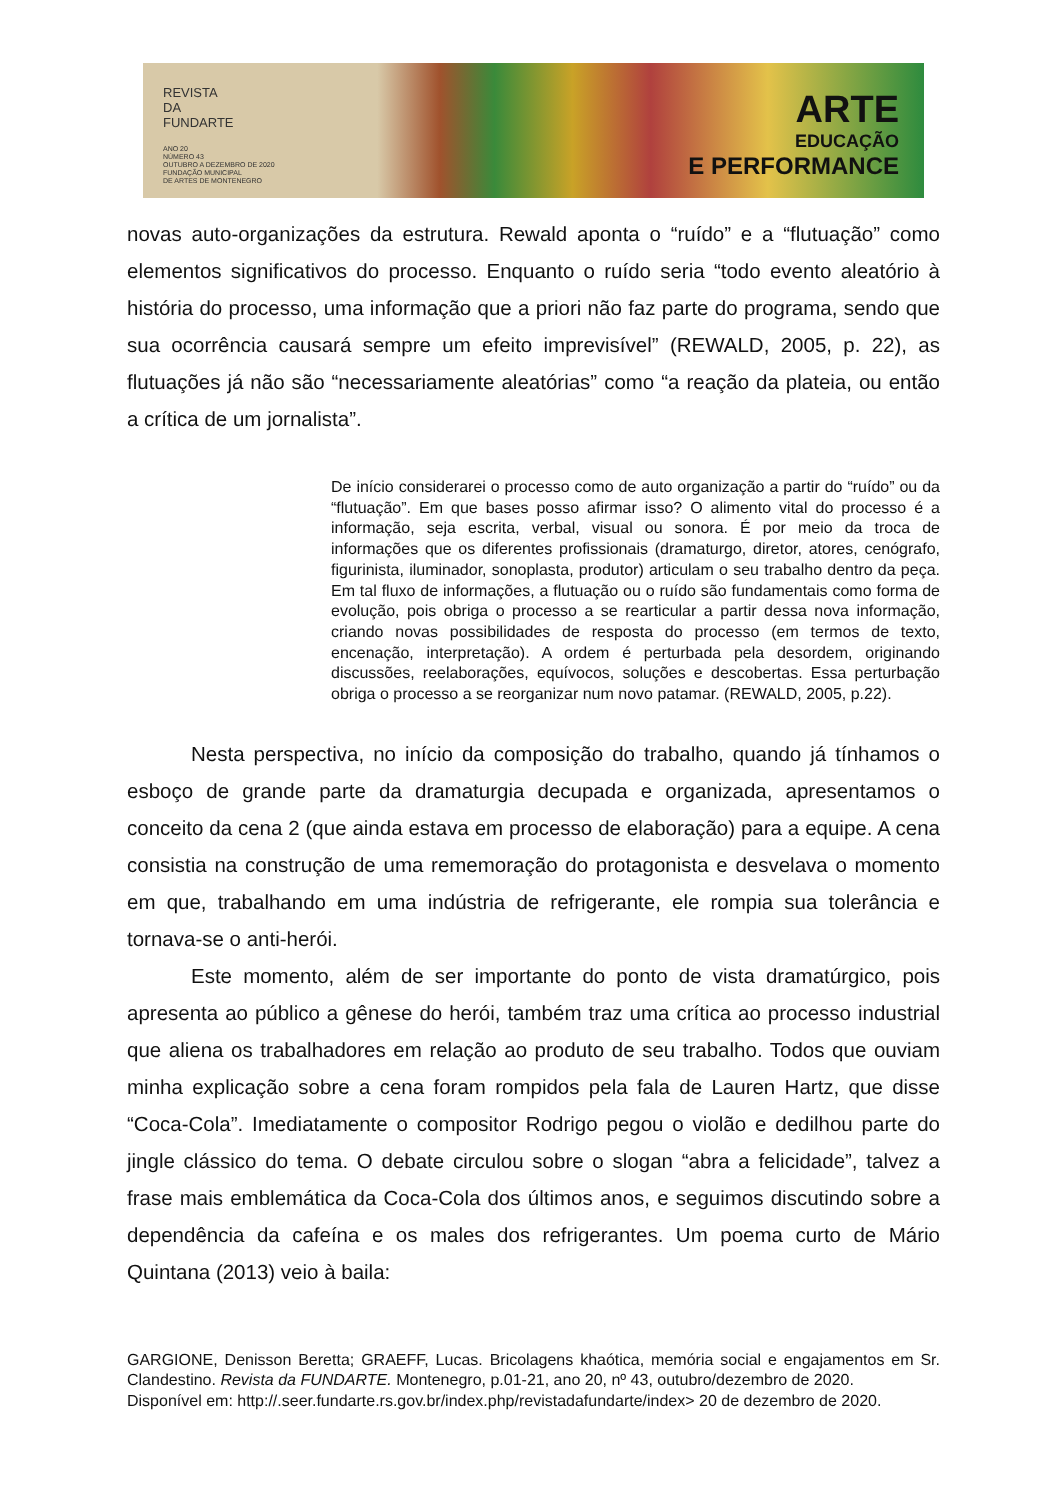REVISTA
DA
FUNDARTE
ANO 20
NÚMERO 43
OUTUBRO A DEZEMBRO DE 2020
FUNDAÇÃO MUNICIPAL
DE ARTES DE MONTENEGRO
ARTE
EDUCAÇÃO
E PERFORMANCE
novas auto-organizações da estrutura. Rewald aponta o “ruído” e a “flutuação” como elementos significativos do processo. Enquanto o ruído seria “todo evento aleatório à história do processo, uma informação que a priori não faz parte do programa, sendo que sua ocorrência causará sempre um efeito imprevisível” (REWALD, 2005, p. 22), as flutuações já não são “necessariamente aleatórias” como “a reação da plateia, ou então a crítica de um jornalista”.
De início considerarei o processo como de auto organização a partir do “ruído” ou da “flutuação”. Em que bases posso afirmar isso? O alimento vital do processo é a informação, seja escrita, verbal, visual ou sonora. É por meio da troca de informações que os diferentes profissionais (dramaturgo, diretor, atores, cenógrafo, figurinista, iluminador, sonoplasta, produtor) articulam o seu trabalho dentro da peça. Em tal fluxo de informações, a flutuação ou o ruído são fundamentais como forma de evolução, pois obriga o processo a se rearticular a partir dessa nova informação, criando novas possibilidades de resposta do processo (em termos de texto, encenação, interpretação). A ordem é perturbada pela desordem, originando discussões, reelaborações, equívocos, soluções e descobertas. Essa perturbação obriga o processo a se reorganizar num novo patamar. (REWALD, 2005, p.22).
Nesta perspectiva, no início da composição do trabalho, quando já tínhamos o esboço de grande parte da dramaturgia decupada e organizada, apresentamos o conceito da cena 2 (que ainda estava em processo de elaboração) para a equipe. A cena consistia na construção de uma rememoração do protagonista e desvelava o momento em que, trabalhando em uma indústria de refrigerante, ele rompia sua tolerância e tornava-se o anti-herói.
Este momento, além de ser importante do ponto de vista dramatúrgico, pois apresenta ao público a gênese do herói, também traz uma crítica ao processo industrial que aliena os trabalhadores em relação ao produto de seu trabalho. Todos que ouviam minha explicação sobre a cena foram rompidos pela fala de Lauren Hartz, que disse “Coca-Cola”. Imediatamente o compositor Rodrigo pegou o violão e dedilhou parte do jingle clássico do tema. O debate circulou sobre o slogan “abra a felicidade”, talvez a frase mais emblemática da Coca-Cola dos últimos anos, e seguimos discutindo sobre a dependência da cafeína e os males dos refrigerantes. Um poema curto de Mário Quintana (2013) veio à baila:
GARGIONE, Denisson Beretta; GRAEFF, Lucas. Bricolagens khaótica, memória social e engajamentos em Sr. Clandestino. Revista da FUNDARTE. Montenegro, p.01-21, ano 20, nº 43, outubro/dezembro de 2020.
Disponível em: http://.seer.fundarte.rs.gov.br/index.php/revistadafundarte/index> 20 de dezembro de 2020.